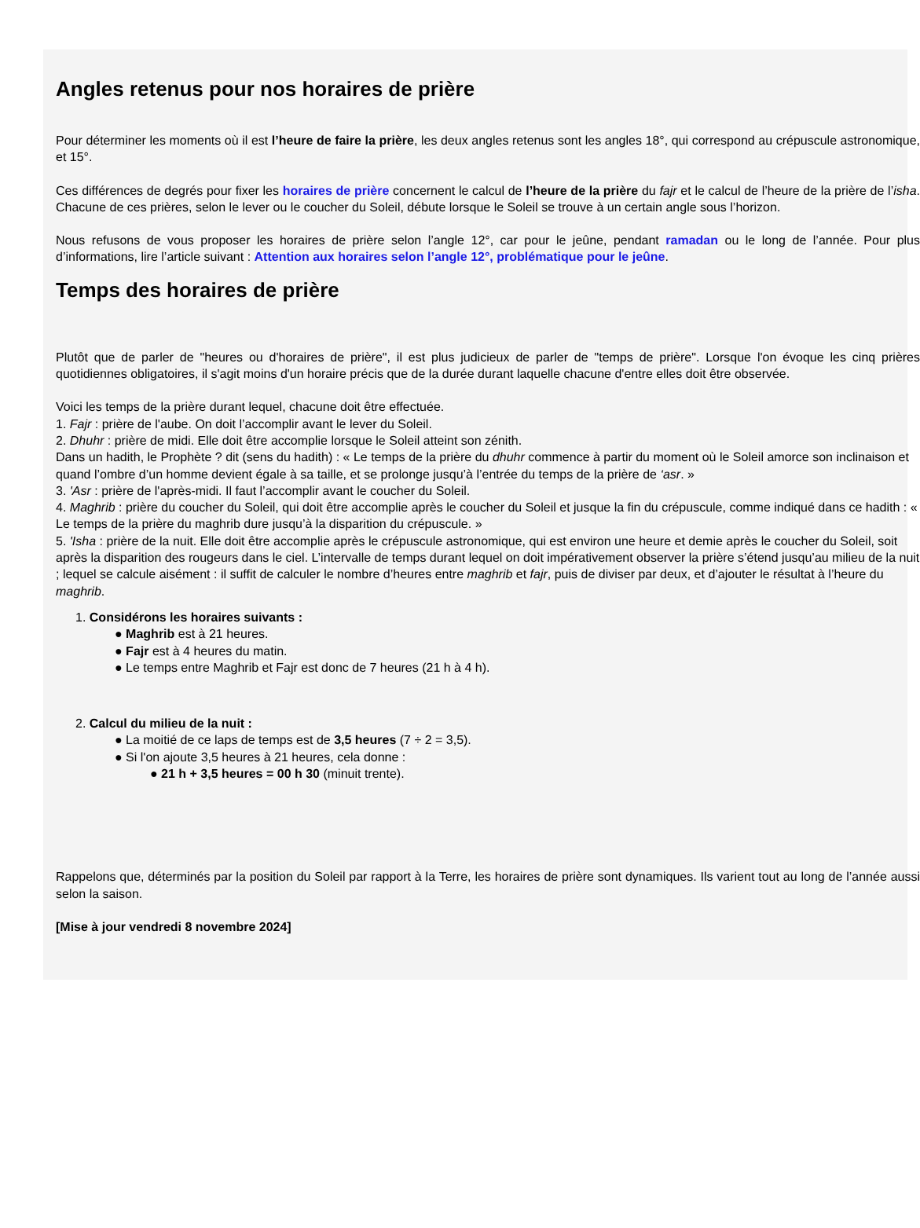Angles retenus pour nos horaires de prière
Pour déterminer les moments où il est l’heure de faire la prière, les deux angles retenus sont les angles 18°, qui correspond au crépuscule astronomique, et 15°.
Ces différences de degrés pour fixer les horaires de prière concernent le calcul de l’heure de la prière du fajr et le calcul de l’heure de la prière de l’isha. Chacune de ces prières, selon le lever ou le coucher du Soleil, débute lorsque le Soleil se trouve à un certain angle sous l’horizon.
Nous refusons de vous proposer les horaires de prière selon l’angle 12°, car pour le jeûne, pendant ramadan ou le long de l’année. Pour plus d’informations, lire l’article suivant : Attention aux horaires selon l’angle 12°, problématique pour le jeûne.
Temps des horaires de prière
Plutôt que de parler de "heures ou d'horaires de prière", il est plus judicieux de parler de "temps de prière". Lorsque l'on évoque les cinq prières quotidiennes obligatoires, il s'agit moins d'un horaire précis que de la durée durant laquelle chacune d'entre elles doit être observée.
Voici les temps de la prière durant lequel, chacune doit être effectuée.
1. Fajr : prière de l'aube. On doit l’accomplir avant le lever du Soleil.
2. Dhuhr : prière de midi. Elle doit être accomplie lorsque le Soleil atteint son zénith.
Dans un hadith, le Prophète ? dit (sens du hadith) : « Le temps de la prière du dhuhr commence à partir du moment où le Soleil amorce son inclinaison et quand l’ombre d’un homme devient égale à sa taille, et se prolonge jusqu’à l’entrée du temps de la prière de ‘asr. »
3. 'Asr : prière de l'après-midi. Il faut l’accomplir avant le coucher du Soleil.
4. Maghrib : prière du coucher du Soleil, qui doit être accomplie après le coucher du Soleil et jusque la fin du crépuscule, comme indiqué dans ce hadith : « Le temps de la prière du maghrib dure jusqu’à la disparition du crépuscule. »
5. 'Isha : prière de la nuit. Elle doit être accomplie après le crépuscule astronomique, qui est environ une heure et demie après le coucher du Soleil, soit après la disparition des rougeurs dans le ciel. L’intervalle de temps durant lequel on doit impérativement observer la prière s’étend jusqu’au milieu de la nuit ; lequel se calcule aisément : il suffit de calculer le nombre d’heures entre maghrib et fajr, puis de diviser par deux, et d’ajouter le résultat à l’heure du maghrib.
1. Considérons les horaires suivants :
● Maghrib est à 21 heures.
● Fajr est à 4 heures du matin.
● Le temps entre Maghrib et Fajr est donc de 7 heures (21 h à 4 h).
2. Calcul du milieu de la nuit :
● La moitié de ce laps de temps est de 3,5 heures (7 ÷ 2 = 3,5).
● Si l'on ajoute 3,5 heures à 21 heures, cela donne :
● 21 h + 3,5 heures = 00 h 30 (minuit trente).
Rappelons que, déterminés par la position du Soleil par rapport à la Terre, les horaires de prière sont dynamiques. Ils varient tout au long de l’année aussi selon la saison.
[Mise à jour vendredi 8 novembre 2024]